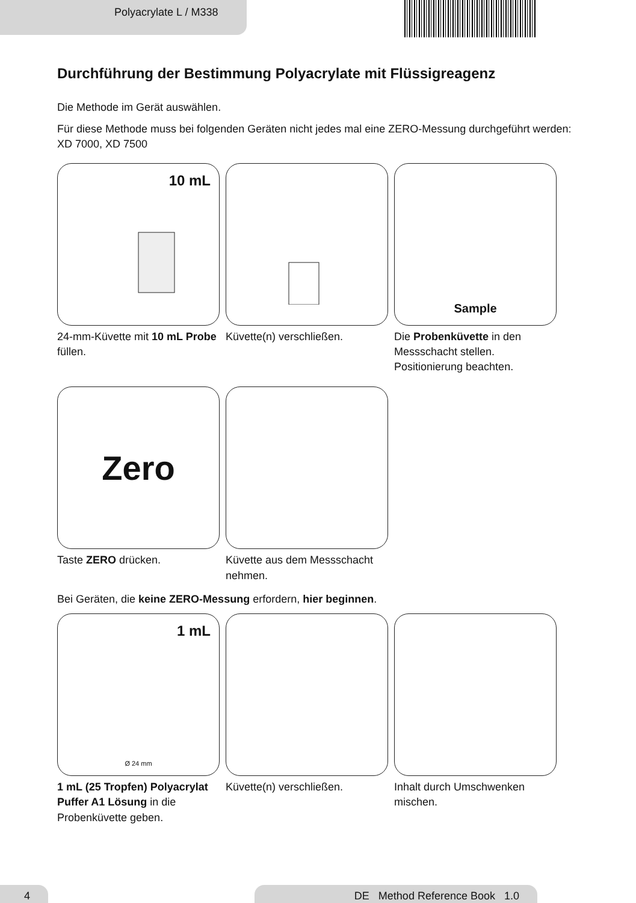Polyacrylate L / M338
Durchführung der Bestimmung Polyacrylate mit Flüssigreagenz
Die Methode im Gerät auswählen.
Für diese Methode muss bei folgenden Geräten nicht jedes mal eine ZERO-Messung durchgeführt werden: XD 7000, XD 7500
10 mL
24-mm-Küvette mit 10 mL Probe füllen.
Küvette(n) verschließen.
Sample
Die Probenküvette in den Messschacht stellen. Positionierung beachten.
Zero
Taste ZERO drücken.
Küvette aus dem Messschacht nehmen.
Bei Geräten, die keine ZERO-Messung erfordern, hier beginnen.
1 mL
Ø 24 mm
1 mL (25 Tropfen) Polyacrylat Puffer A1 Lösung in die Probenküvette geben.
Küvette(n) verschließen. Inhalt durch Umschwenken mischen.
4 DE Method Reference Book 1.0